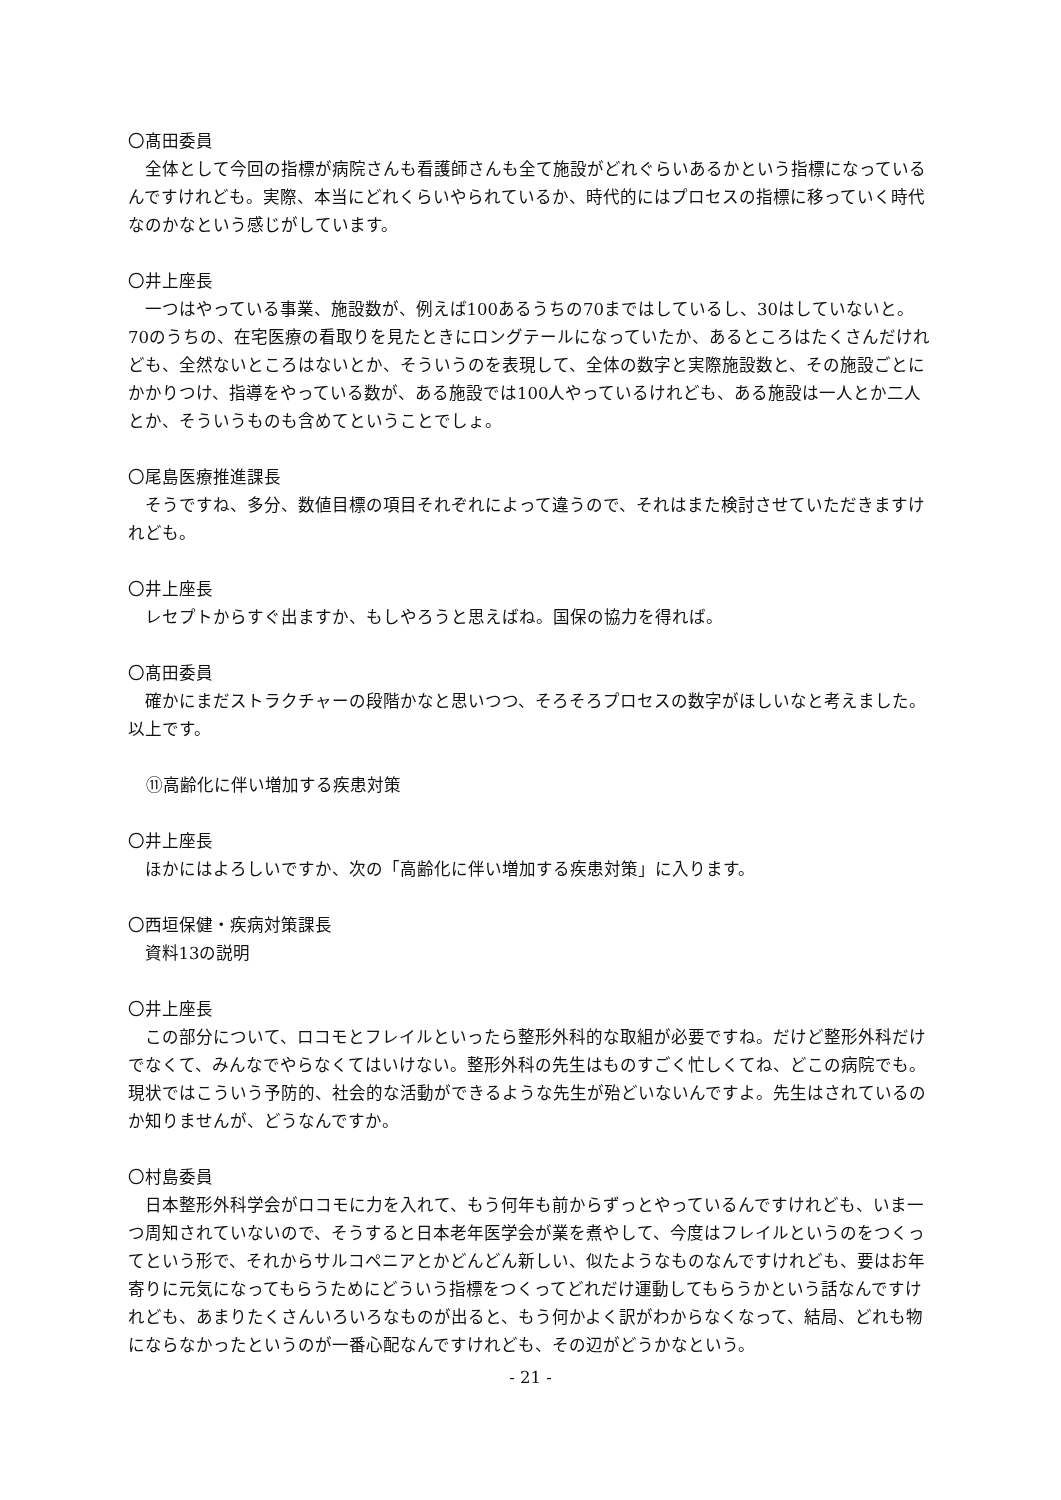〇髙田委員
全体として今回の指標が病院さんも看護師さんも全て施設がどれぐらいあるかという指標になっているんですけれども。実際、本当にどれくらいやられているか、時代的にはプロセスの指標に移っていく時代なのかなという感じがしています。
〇井上座長
一つはやっている事業、施設数が、例えば100あるうちの70まではしているし、30はしていないと。70のうちの、在宅医療の看取りを見たときにロングテールになっていたか、あるところはたくさんだけれども、全然ないところはないとか、そういうのを表現して、全体の数字と実際施設数と、その施設ごとにかかりつけ、指導をやっている数が、ある施設では100人やっているけれども、ある施設は一人とか二人とか、そういうものも含めてということでしょ。
〇尾島医療推進課長
そうですね、多分、数値目標の項目それぞれによって違うので、それはまた検討させていただきますけれども。
〇井上座長
レセプトからすぐ出ますか、もしやろうと思えばね。国保の協力を得れば。
〇髙田委員
確かにまだストラクチャーの段階かなと思いつつ、そろそろプロセスの数字がほしいなと考えました。以上です。
⑪高齢化に伴い増加する疾患対策
〇井上座長
ほかにはよろしいですか、次の「高齢化に伴い増加する疾患対策」に入ります。
〇西垣保健・疾病対策課長
資料13の説明
〇井上座長
この部分について、ロコモとフレイルといったら整形外科的な取組が必要ですね。だけど整形外科だけでなくて、みんなでやらなくてはいけない。整形外科の先生はものすごく忙しくてね、どこの病院でも。現状ではこういう予防的、社会的な活動ができるような先生が殆どいないんですよ。先生はされているのか知りませんが、どうなんですか。
〇村島委員
日本整形外科学会がロコモに力を入れて、もう何年も前からずっとやっているんですけれども、いま一つ周知されていないので、そうすると日本老年医学会が業を煮やして、今度はフレイルというのをつくってという形で、それからサルコペニアとかどんどん新しい、似たようなものなんですけれども、要はお年寄りに元気になってもらうためにどういう指標をつくってどれだけ運動してもらうかという話なんですけれども、あまりたくさんいろいろなものが出ると、もう何かよく訳がわからなくなって、結局、どれも物にならなかったというのが一番心配なんですけれども、その辺がどうかなという。
- 21 -